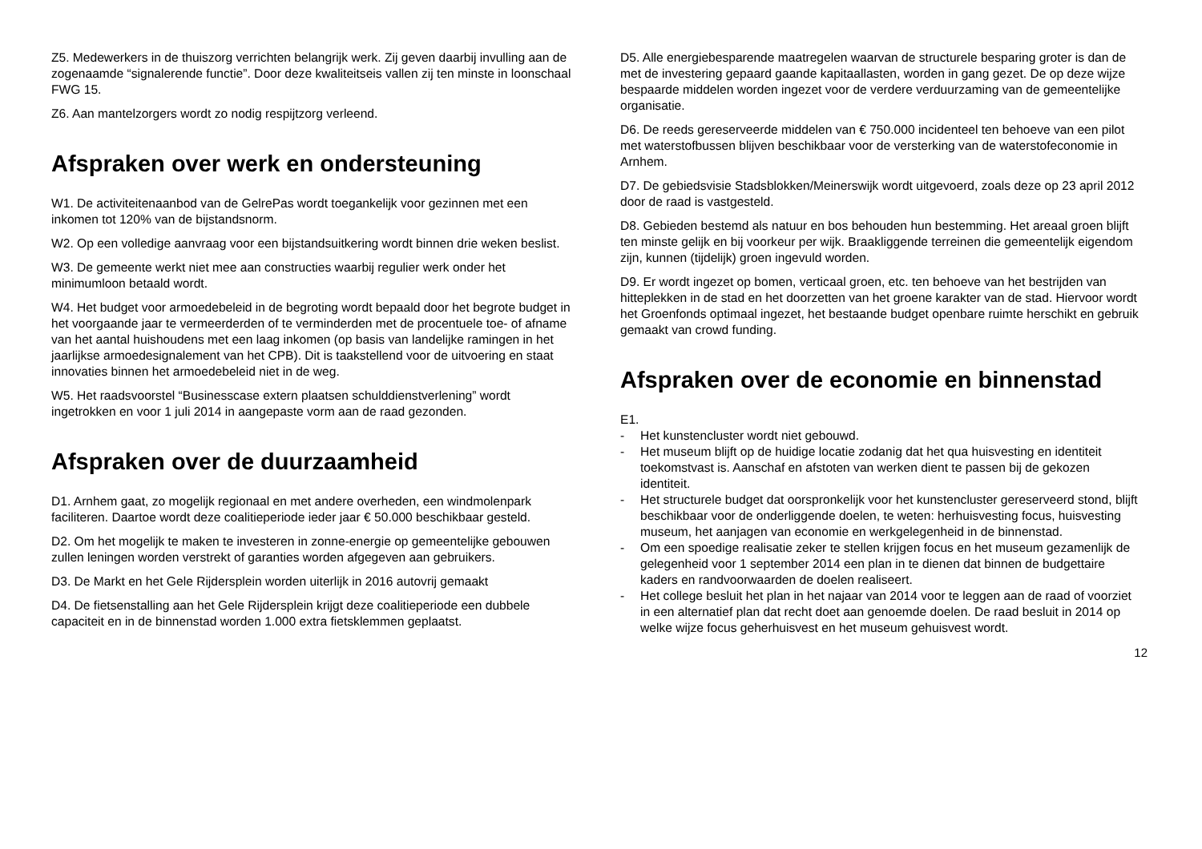Z5. Medewerkers in de thuiszorg verrichten belangrijk werk. Zij geven daarbij invulling aan de zogenaamde “signalerende functie”. Door deze kwaliteitseis vallen zij ten minste in loonschaal FWG 15.
Z6. Aan mantelzorgers wordt zo nodig respijtzorg verleend.
Afspraken over werk en ondersteuning
W1. De activiteitenaanbod van de GelrePas wordt toegankelijk voor gezinnen met een inkomen tot 120% van de bijstandsnorm.
W2. Op een volledige aanvraag voor een bijstandsuitkering wordt binnen drie weken beslist.
W3. De gemeente werkt niet mee aan constructies waarbij regulier werk onder het minimumloon betaald wordt.
W4. Het budget voor armoedebeleid in de begroting wordt bepaald door het begrote budget in het voorgaande jaar te vermeerderden of te verminderden met de procentuele toe- of afname van het aantal huishoudens met een laag inkomen (op basis van landelijke ramingen in het jaarlijkse armoedesignalement van het CPB). Dit is taakstellend voor de uitvoering en staat innovaties binnen het armoedebeleid niet in de weg.
W5. Het raadsvoorstel “Businesscase extern plaatsen schulddienstverlening” wordt ingetrokken en voor 1 juli 2014 in aangepaste vorm aan de raad gezonden.
Afspraken over de duurzaamheid
D1. Arnhem gaat, zo mogelijk regionaal en met andere overheden, een windmolenpark faciliteren. Daartoe wordt deze coalitieperiode ieder jaar € 50.000 beschikbaar gesteld.
D2. Om het mogelijk te maken te investeren in zonne-energie op gemeentelijke gebouwen zullen leningen worden verstrekt of garanties worden afgegeven aan gebruikers.
D3. De Markt en het Gele Rijdersplein worden uiterlijk in 2016 autovrij gemaakt
D4. De fietsenstalling aan het Gele Rijdersplein krijgt deze coalitieperiode een dubbele capaciteit en in de binnenstad worden 1.000 extra fietsklemmen geplaatst.
D5. Alle energiebesparende maatregelen waarvan de structurele besparing groter is dan de met de investering gepaard gaande kapitaallasten, worden in gang gezet. De op deze wijze bespaarde middelen worden ingezet voor de verdere verduurzaming van de gemeentelijke organisatie.
D6. De reeds gereserveerde middelen van € 750.000 incidenteel ten behoeve van een pilot met waterstofbussen blijven beschikbaar voor de versterking van de waterstofeconomie in Arnhem.
D7. De gebiedsvisie Stadsblokken/Meinerswijk wordt uitgevoerd, zoals deze op 23 april 2012 door de raad is vastgesteld.
D8. Gebieden bestemd als natuur en bos behouden hun bestemming. Het areaal groen blijft ten minste gelijk en bij voorkeur per wijk. Braakliggende terreinen die gemeentelijk eigendom zijn, kunnen (tijdelijk) groen ingevuld worden.
D9. Er wordt ingezet op bomen, verticaal groen, etc. ten behoeve van het bestrijden van hitteplekken in de stad en het doorzetten van het groene karakter van de stad. Hiervoor wordt het Groenfonds optimaal ingezet, het bestaande budget openbare ruimte herschikt en gebruik gemaakt van crowd funding.
Afspraken over de economie en binnenstad
E1.
- Het kunstencluster wordt niet gebouwd.
- Het museum blijft op de huidige locatie zodanig dat het qua huisvesting en identiteit toekomstvast is. Aanschaf en afstoten van werken dient te passen bij de gekozen identiteit.
- Het structurele budget dat oorspronkelijk voor het kunstencluster gereserveerd stond, blijft beschikbaar voor de onderliggende doelen, te weten: herhuisvesting focus, huisvesting museum, het aanjagen van economie en werkgelegenheid in de binnenstad.
- Om een spoedige realisatie zeker te stellen krijgen focus en het museum gezamenlijk de gelegenheid voor 1 september 2014 een plan in te dienen dat binnen de budgettaire kaders en randvoorwaarden de doelen realiseert.
- Het college besluit het plan in het najaar van 2014 voor te leggen aan de raad of voorziet in een alternatief plan dat recht doet aan genoemde doelen. De raad besluit in 2014 op welke wijze focus geherhuisvest en het museum gehuisvest wordt.
12